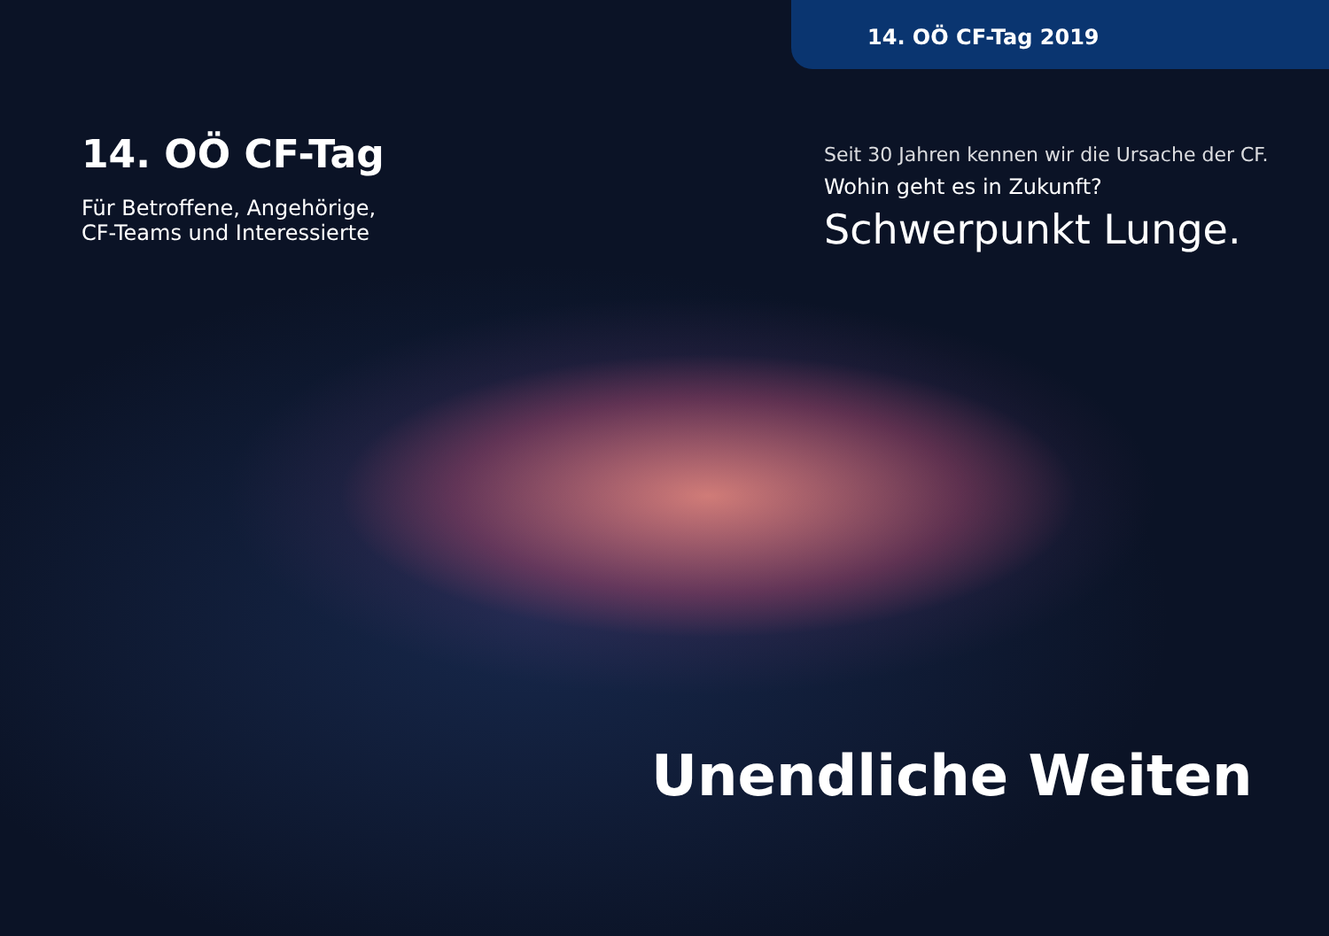14. OÖ CF-Tag 2019
14. OÖ CF-Tag
Für Betroffene, Angehörige,
CF-Teams und Interessierte
Seit 30 Jahren kennen wir die Ursache der CF.
Wohin geht es in Zukunft?
Schwerpunkt Lunge.
Unendliche Weiten